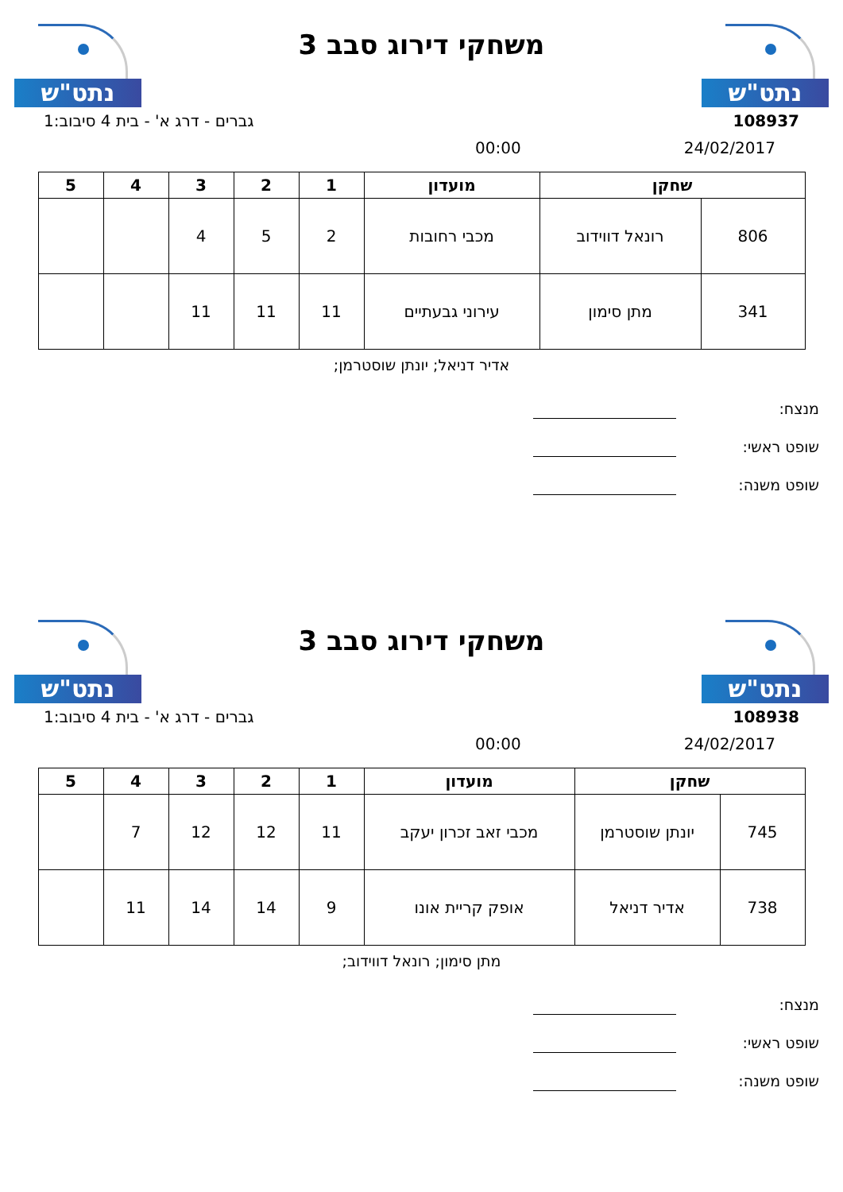נתט"ש
משחקי דירוג סבב 3
נתט"ש
108937 גברים - דרג א' - בית 4 סיבוב:1
24/02/2017 00:00
| שחקן | | מועדון | 1 | 2 | 3 | 4 | 5 |
| --- | --- | --- | --- | --- | --- | --- | --- |
| 806 | רונאל דווידוב | מכבי רחובות | 2 | 5 | 4 | | |
| 341 | מתן סימון | עירוני גבעתיים | 11 | 11 | 11 | | |
אדיר דניאל; יונתן שוסטרמן;
מנצח:
שופט ראשי:
שופט משנה:
נתט"ש
משחקי דירוג סבב 3
נתט"ש
108938 גברים - דרג א' - בית 4 סיבוב:1
24/02/2017 00:00
| שחקן | | מועדון | 1 | 2 | 3 | 4 | 5 |
| --- | --- | --- | --- | --- | --- | --- | --- |
| 745 | יונתן שוסטרמן | מכבי זאב זכרון יעקב | 11 | 12 | 12 | 7 | |
| 738 | אדיר דניאל | אופק קריית אונו | 9 | 14 | 14 | 11 | |
מתן סימון; רונאל דווידוב;
מנצח:
שופט ראשי:
שופט משנה: